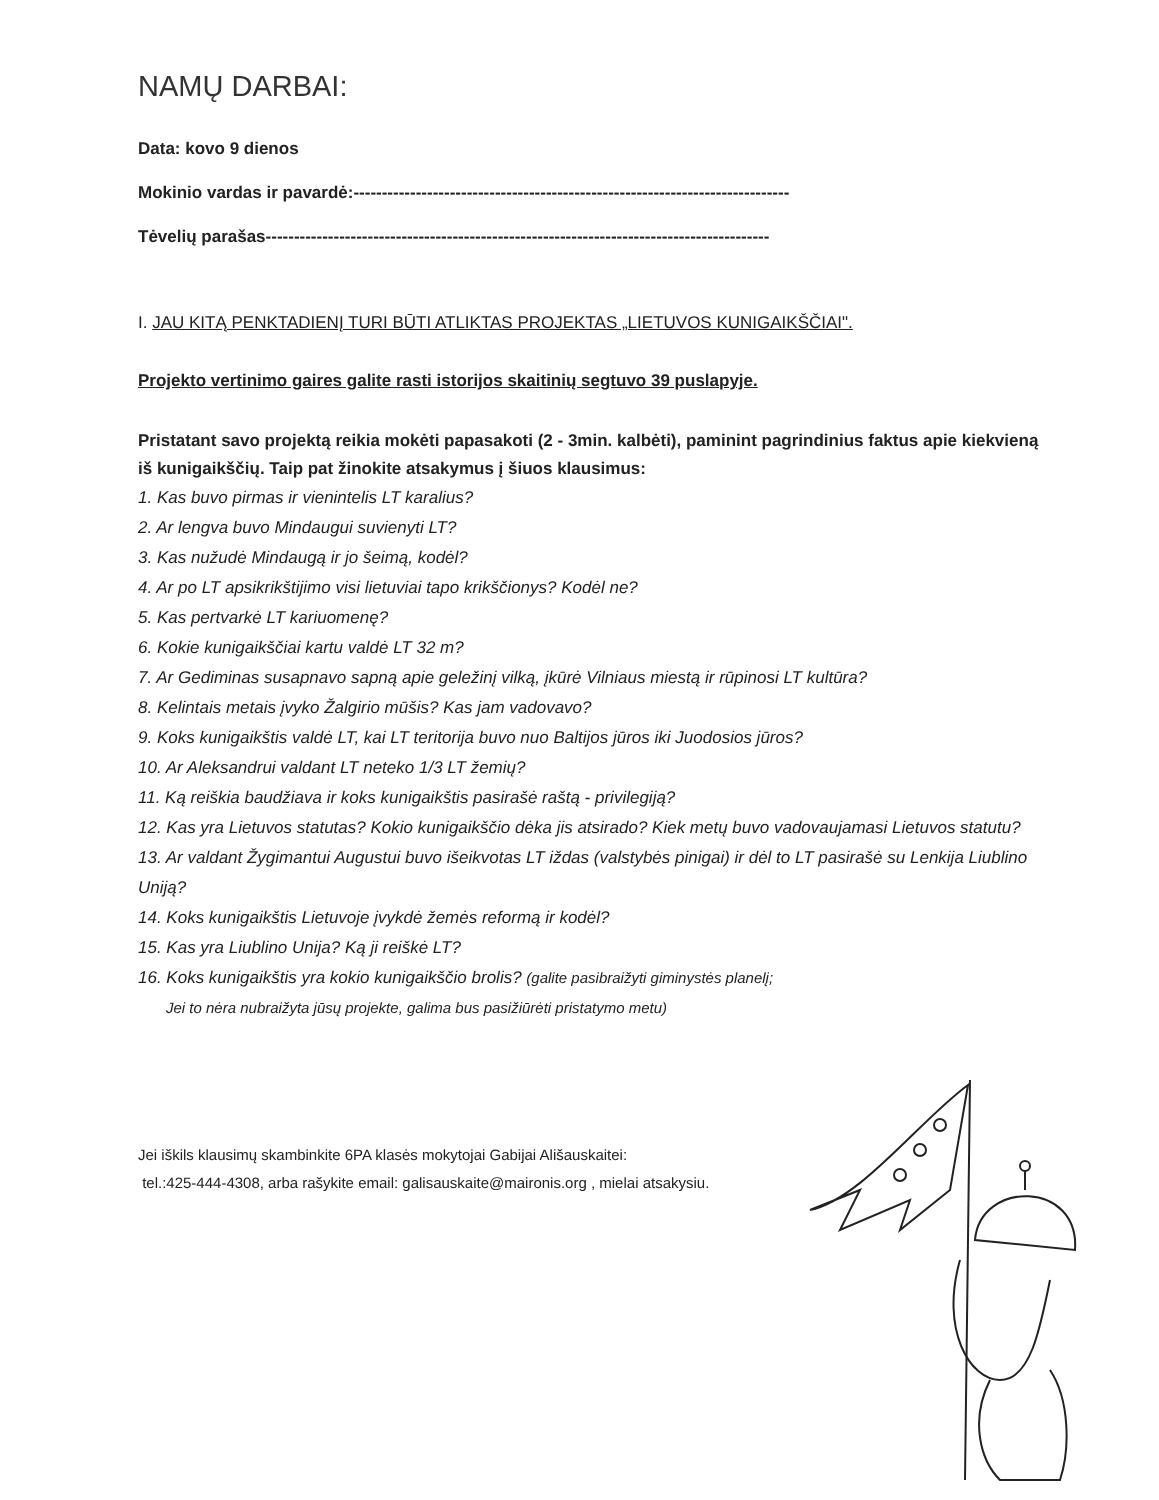NAMŲ DARBAI:
Data: kovo 9 dienos
Mokinio vardas ir pavardė:-----------------------------------------------------------------------------
Tėvelių parašas-----------------------------------------------------------------------------------------
I. JAU KITĄ PENKTADIENĮ TURI BŪTI ATLIKTAS PROJEKTAS „LIETUVOS KUNIGAIKŠČIAI".
Projekto vertinimo gaires galite rasti istorijos skaitinių segtuvo 39 puslapyje.
Pristatant savo projektą reikia mokėti papasakoti (2 - 3min. kalbėti), paminint pagrindinius faktus apie kiekvieną iš kunigaikščių. Taip pat žinokite atsakymus į šiuos klausimus:
1. Kas buvo pirmas ir vienintelis LT karalius?
2. Ar lengva buvo Mindaugui suvienyti LT?
3. Kas nužudė Mindaugą ir jo šeimą, kodėl?
4. Ar po LT apsikrikštijimo visi lietuviai tapo krikščionys? Kodėl ne?
5. Kas pertvarkė LT kariuomenę?
6. Kokie kunigaikščiai kartu valdė LT 32 m?
7. Ar Gediminas susapnavo sapną apie geležinį vilką, įkūrė Vilniaus miestą ir rūpinosi LT kultūra?
8. Kelintais metais įvyko Žalgirio mūšis? Kas jam vadovavo?
9. Koks kunigaikštis valdė LT, kai LT teritorija buvo nuo Baltijos jūros iki Juodosios jūros?
10. Ar Aleksandrui valdant LT neteko 1/3 LT žemių?
11. Ką reiškia baudžiava ir koks kunigaikštis pasirašė raštą - privilegiją?
12. Kas yra Lietuvos statutas? Kokio kunigaikščio dėka jis atsirado? Kiek metų buvo vadovaujamasi Lietuvos statutu?
13. Ar valdant Žygimantui Augustui buvo išeikvotas LT iždas (valstybės pinigai) ir dėl to LT pasirašė su Lenkija Liublino Uniją?
14. Koks kunigaikštis Lietuvoje įvykdė žemės reformą ir kodėl?
15. Kas yra Liublino Unija? Ką ji reiškė LT?
16. Koks kunigaikštis yra kokio kunigaikščio brolis? (galite pasibraižyti giminystės planelį;
Jei to nėra nubraižyta jūsų projekte, galima bus pasižiūrėti pristatymo metu)
Jei iškils klausimų skambinkite 6PA klasės mokytojai Gabijai Ališauskaitei:
tel.:425-444-4308, arba rašykite email: galisauskaite@maironis.org , mielai atsakysiu.